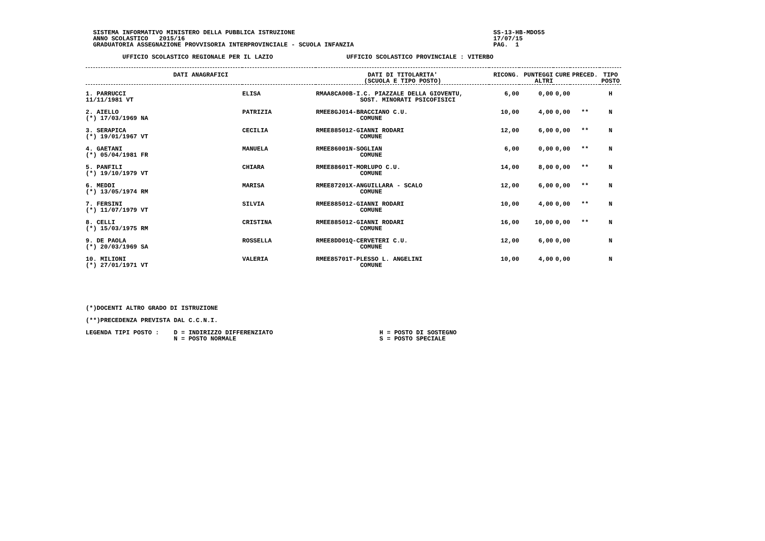SISTEMA INFORMATIVO MINISTERO DELLA PUBBLICA ISTRUZIONE                                                      SS-13-HB-MDO55
  ANNO SCOLASTICO   2015/16                                                                                    17/07/15
  GRADUATORIA ASSEGNAZIONE PROVVISORIA INTERPROVINCIALE - SCUOLA INFANZIA                                      PAG.  1

          UFFICIO SCOLASTICO REGIONALE PER IL LAZIO                    UFFICIO SCOLASTICO PROVINCIALE : VITERBO
| DATI ANAGRAFICI | | DATI DI TITOLARITA' (SCUOLA E TIPO POSTO) | RICONG. | PUNTEGGI ALTRI | CURE | PRECED. | TIPO POSTO |
| --- | --- | --- | --- | --- | --- | --- | --- |
| 1. PARRUCCI 11/11/1981 VT | ELISA | RMAA8CA00B-I.C. PIAZZALE DELLA GIOVENTU, SOST. MINORATI PSICOFISICI | 6,00 | 0,00 | 0,00 | | H |
| 2. AIELLO (*) 17/03/1969 NA | PATRIZIA | RMEE8GJ014-BRACCIANO C.U. COMUNE | 10,00 | 4,00 | 0,00 | ** | N |
| 3. SERAPICA (*) 19/01/1967 VT | CECILIA | RMEE885012-GIANNI RODARI COMUNE | 12,00 | 6,00 | 0,00 | ** | N |
| 4. GAETANI (*) 05/04/1981 FR | MANUELA | RMEE86001N-SOGLIAN COMUNE | 6,00 | 0,00 | 0,00 | ** | N |
| 5. PANFILI (*) 19/10/1979 VT | CHIARA | RMEE88601T-MORLUPO C.U. COMUNE | 14,00 | 8,00 | 0,00 | ** | N |
| 6. MEDDI (*) 13/05/1974 RM | MARISA | RMEE87201X-ANGUILLARA - SCALO COMUNE | 12,00 | 6,00 | 0,00 | ** | N |
| 7. FERSINI (*) 11/07/1979 VT | SILVIA | RMEE885012-GIANNI RODARI COMUNE | 10,00 | 4,00 | 0,00 | ** | N |
| 8. CELLI (*) 15/03/1975 RM | CRISTINA | RMEE885012-GIANNI RODARI COMUNE | 16,00 | 10,00 | 0,00 | ** | N |
| 9. DE PAOLA (*) 20/03/1969 SA | ROSSELLA | RMEE8DD01Q-CERVETERI C.U. COMUNE | 12,00 | 6,00 | 0,00 | | N |
| 10. MILIONI (*) 27/01/1971 VT | VALERIA | RMEE85701T-PLESSO L. ANGELINI COMUNE | 10,00 | 4,00 | 0,00 | | N |
(*)DOCENTI ALTRO GRADO DI ISTRUZIONE

(**)PRECEDENZA PREVISTA DAL C.C.N.I.

LEGENDA TIPI POSTO :    D = INDIRIZZO DIFFERENZIATO                             H = POSTO DI SOSTEGNO
                        N = POSTO NORMALE                                       S = POSTO SPECIALE